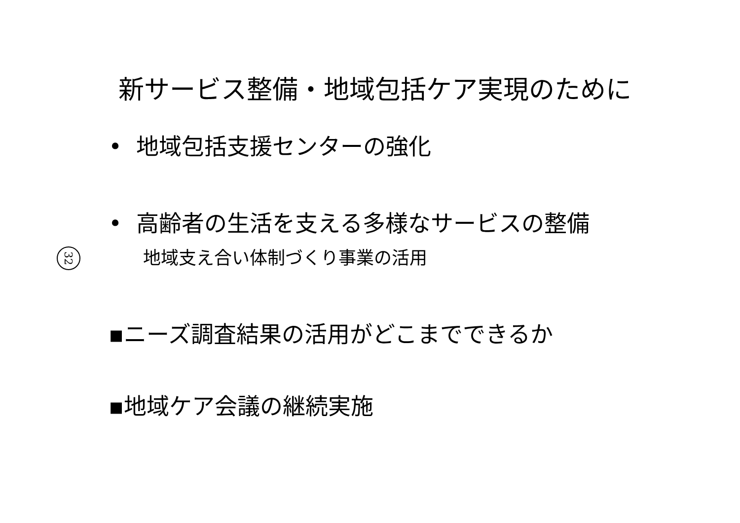新サービス整備・地域包括ケア実現のために
32
• 地域包括支援センターの強化
• 高齢者の生活を支える多様なサービスの整備
地域支え合い体制づくり事業の活用
▪ニーズ調査結果の活用がどこまでできるか
▪地域ケア会議の継続実施